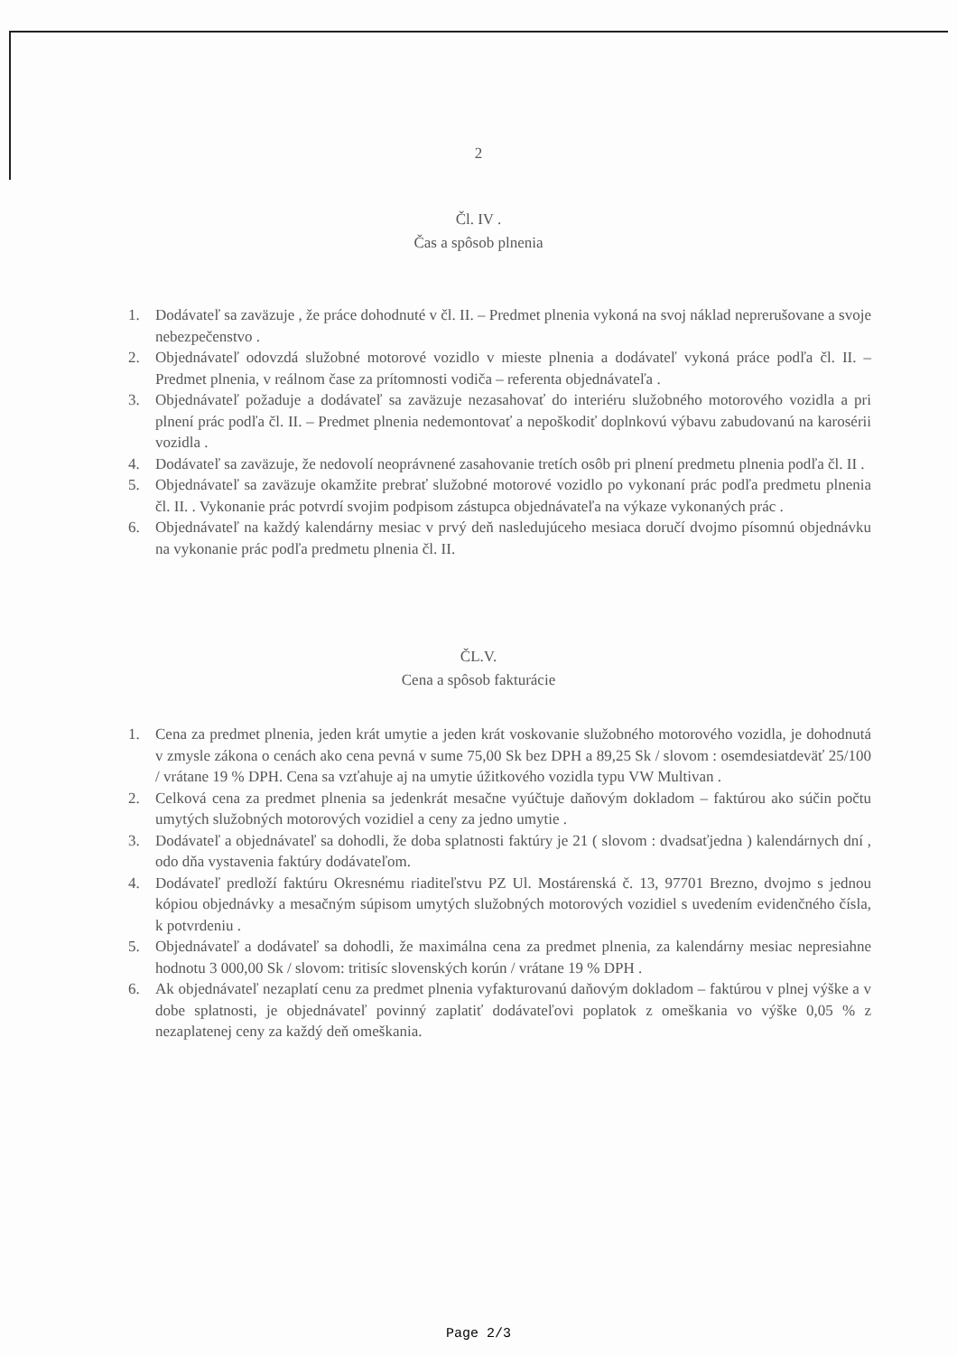2
Čl. IV .
Čas a spôsob plnenia
1. Dodávateľ sa zaväzuje , že práce dohodnuté v čl. II. – Predmet plnenia vykoná na svoj náklad neprerušovane a svoje nebezpečenstvo .
2. Objednávateľ odovzdá služobné motorové vozidlo v mieste plnenia a dodávateľ vykoná práce podľa čl. II. – Predmet plnenia, v reálnom čase za prítomnosti vodiča – referenta objednávateľa .
3. Objednávateľ požaduje a dodávateľ sa zaväzuje nezasahovať do interiéru služobného motorového vozidla a pri plnení prác podľa čl. II. – Predmet plnenia nedemontovať a nepoškodiť doplnkovú výbavu zabudovanú na karosérii vozidla .
4. Dodávateľ sa zaväzuje, že nedovolí neoprávnené zasahovanie tretích osôb pri plnení predmetu plnenia podľa čl. II .
5. Objednávateľ sa zaväzuje okamžite prebrať služobné motorové vozidlo po vykonaní prác podľa predmetu plnenia čl. II. . Vykonanie prác potvrdí svojim podpisom zástupca objednávateľa na výkaze vykonaných prác .
6. Objednávateľ na každý kalendárny mesiac v prvý deň nasledujúceho mesiaca doručí dvojmo písomnú objednávku na vykonanie prác podľa predmetu plnenia čl. II.
ČL.V.
Cena a spôsob fakturácie
1. Cena za predmet plnenia, jeden krát umytie a jeden krát voskovanie služobného motorového vozidla, je dohodnutá v zmysle zákona o cenách ako cena pevná v sume 75,00 Sk bez DPH a 89,25 Sk / slovom : osemdesiatdeväť 25/100 / vrátane 19 % DPH. Cena sa vzťahuje aj na umytie úžitkového vozidla typu VW Multivan .
2. Celková cena za predmet plnenia sa jedenkrát mesačne vyúčtuje daňovým dokladom – faktúrou ako súčin počtu umytých služobných motorových vozidiel a ceny za jedno umytie .
3. Dodávateľ a objednávateľ sa dohodli, že doba splatnosti faktúry je 21 ( slovom : dvadsaťjedna ) kalendárnych dní , odo dňa vystavenia faktúry dodávateľom.
4. Dodávateľ predloží faktúru Okresnému riaditeľstvu PZ Ul. Mostárenská č. 13, 97701 Brezno, dvojmo s jednou kópiou objednávky a mesačným súpisom umytých služobných motorových vozidiel s uvedením evidenčného čísla, k potvrdeniu .
5. Objednávateľ a dodávateľ sa dohodli, že maximálna cena za predmet plnenia, za kalendárny mesiac nepresiahne hodnotu 3 000,00 Sk / slovom: tritisíc slovenských korún / vrátane 19 % DPH .
6. Ak objednávateľ nezaplatí cenu za predmet plnenia vyfakturovanú daňovým dokladom – faktúrou v plnej výške a v dobe splatnosti, je objednávateľ povinný zaplatiť dodávateľovi poplatok z omeškania vo výške 0,05 % z nezaplatenej ceny za každý deň omeškania.
Page 2/3